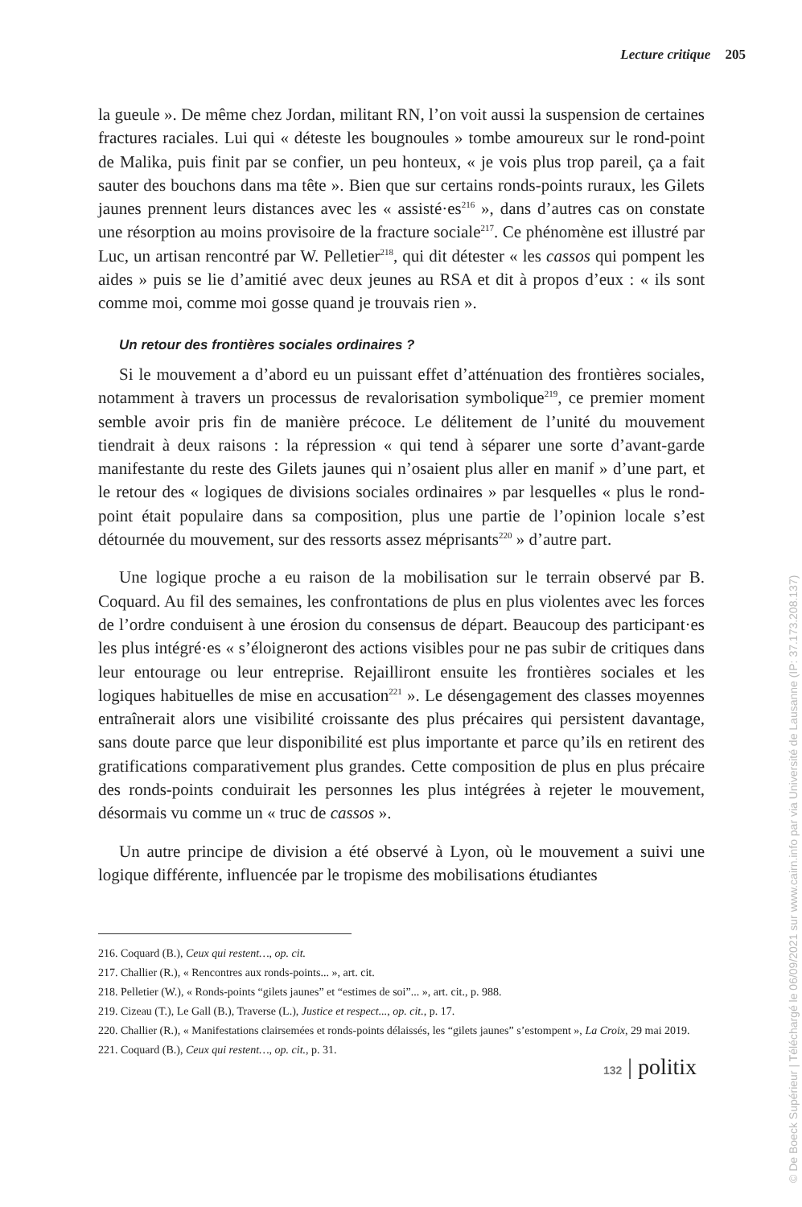Lecture critique 205
la gueule ». De même chez Jordan, militant RN, l’on voit aussi la suspension de certaines fractures raciales. Lui qui « déteste les bougnoules » tombe amoureux sur le rond-point de Malika, puis finit par se confier, un peu honteux, « je vois plus trop pareil, ça a fait sauter des bouchons dans ma tête ». Bien que sur certains ronds-points ruraux, les Gilets jaunes prennent leurs distances avec les « assisté·es<sup>216</sup> », dans d’autres cas on constate une résorption au moins provisoire de la fracture sociale<sup>217</sup>. Ce phénomène est illustré par Luc, un artisan rencontré par W. Pelletier<sup>218</sup>, qui dit détester « les cassos qui pompent les aides » puis se lie d’amitié avec deux jeunes au RSA et dit à propos d’eux : « ils sont comme moi, comme moi gosse quand je trouvais rien ».
Un retour des frontières sociales ordinaires ?
Si le mouvement a d’abord eu un puissant effet d’atténuation des frontières sociales, notamment à travers un processus de revalorisation symbolique<sup>219</sup>, ce premier moment semble avoir pris fin de manière précoce. Le délitement de l’unité du mouvement tiendrait à deux raisons : la répression « qui tend à séparer une sorte d’avant-garde manifestante du reste des Gilets jaunes qui n’osaient plus aller en manif » d’une part, et le retour des « logiques de divisions sociales ordinaires » par lesquelles « plus le rond-point était populaire dans sa composition, plus une partie de l’opinion locale s’est détournée du mouvement, sur des ressorts assez méprisants<sup>220</sup> » d’autre part.
Une logique proche a eu raison de la mobilisation sur le terrain observé par B. Coquard. Au fil des semaines, les confrontations de plus en plus violentes avec les forces de l’ordre conduisent à une érosion du consensus de départ. Beaucoup des participant·es les plus intégré·es « s’éloigneront des actions visibles pour ne pas subir de critiques dans leur entourage ou leur entreprise. Rejailliront ensuite les frontières sociales et les logiques habituelles de mise en accusation<sup>221</sup> ». Le désengagement des classes moyennes entraînerait alors une visibilité croissante des plus précaires qui persistent davantage, sans doute parce que leur disponibilité est plus importante et parce qu’ils en retirent des gratifications comparativement plus grandes. Cette composition de plus en plus précaire des ronds-points conduirait les personnes les plus intégrées à rejeter le mouvement, désormais vu comme un « truc de cassos ».
Un autre principe de division a été observé à Lyon, où le mouvement a suivi une logique différente, influencée par le tropisme des mobilisations étudiantes
216. Coquard (B.), Ceux qui restent…, op. cit.
217. Challier (R.), « Rencontres aux ronds-points... », art. cit.
218. Pelletier (W.), « Ronds-points “gilets jaunes” et “estimes de soi”... », art. cit., p. 988.
219. Cizeau (T.), Le Gall (B.), Traverse (L.), Justice et respect..., op. cit., p. 17.
220. Challier (R.), « Manifestations clairsemées et ronds-points délaissés, les “gilets jaunes” s’estompent », La Croix, 29 mai 2019.
221. Coquard (B.), Ceux qui restent…, op. cit., p. 31.
132 | politix
© De Boeck Supérieur | Téléchargé le 06/09/2021 sur www.cairn.info par via Université de Lausanne (IP: 37.173.208.137)